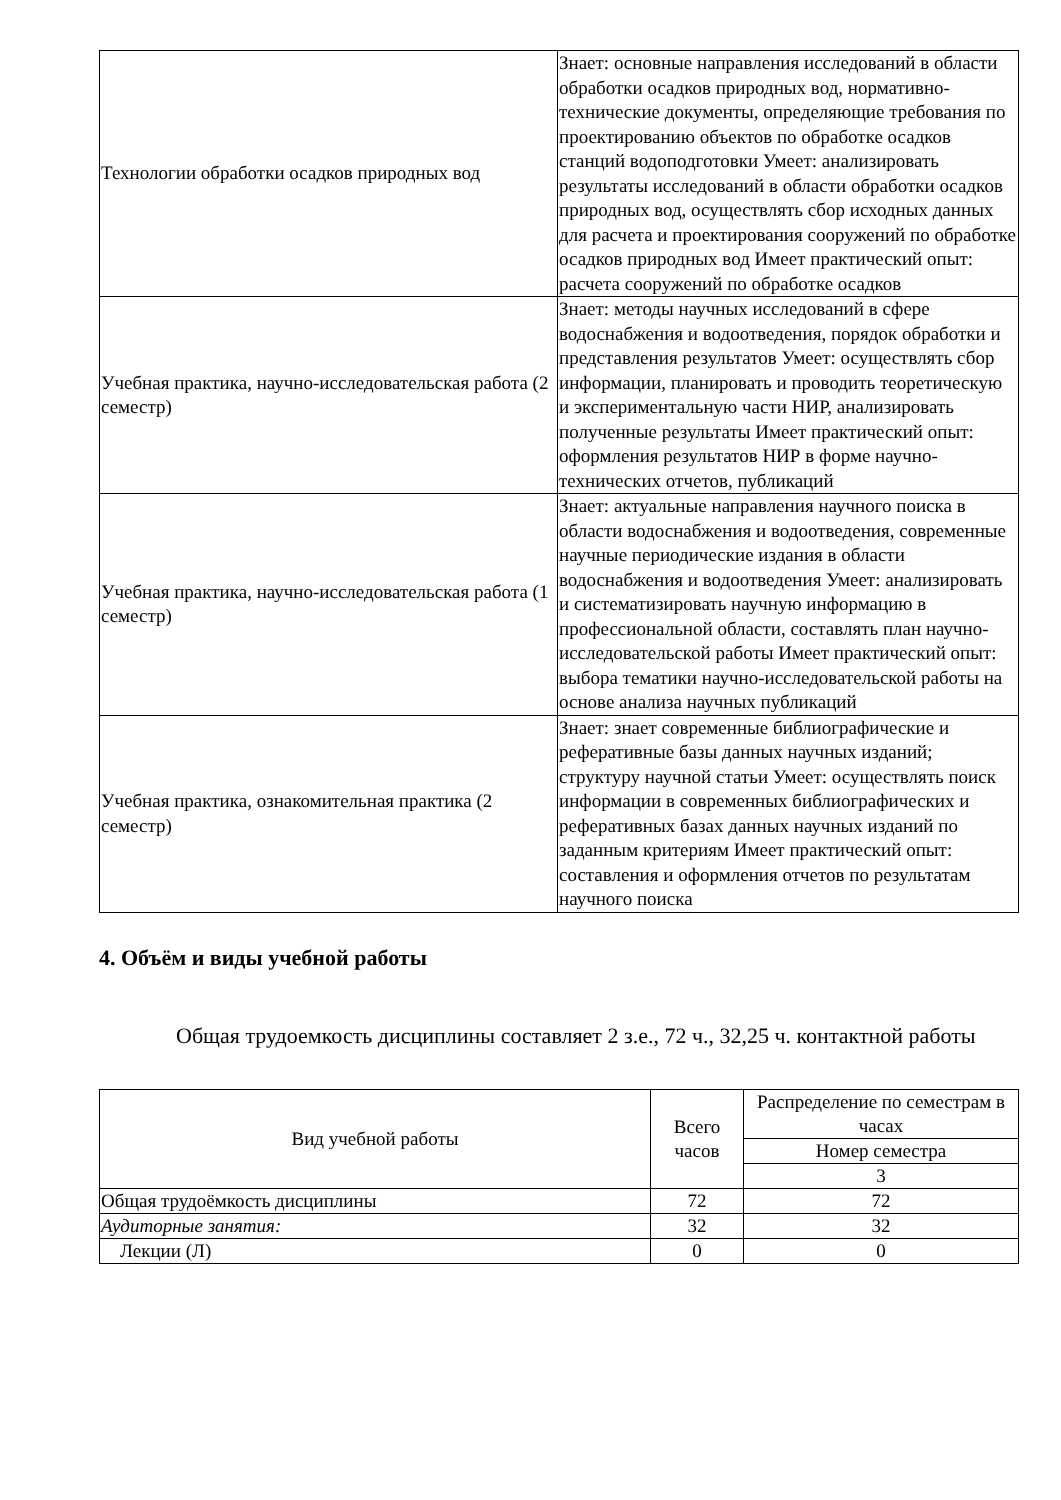| Технологии обработки осадков природных вод | Знает: основные направления исследований в области обработки осадков природных вод, нормативно-технические документы, определяющие требования по проектированию объектов по обработке осадков станций водоподготовки Умеет: анализировать результаты исследований в области обработки осадков природных вод, осуществлять сбор исходных данных для расчета и проектирования сооружений по обработке осадков природных вод Имеет практический опыт: расчета сооружений по обработке осадков |
| Учебная практика, научно-исследовательская работа (2 семестр) | Знает: методы научных исследований в сфере водоснабжения и водоотведения, порядок обработки и представления результатов Умеет: осуществлять сбор информации, планировать и проводить теоретическую и экспериментальную части НИР, анализировать полученные результаты Имеет практический опыт: оформления результатов НИР в форме научно-технических отчетов, публикаций |
| Учебная практика, научно-исследовательская работа (1 семестр) | Знает: актуальные направления научного поиска в области водоснабжения и водоотведения, современные научные периодические издания в области водоснабжения и водоотведения Умеет: анализировать и систематизировать научную информацию в профессиональной области, составлять план научно-исследовательской работы Имеет практический опыт: выбора тематики научно-исследовательской работы на основе анализа научных публикаций |
| Учебная практика, ознакомительная практика (2 семестр) | Знает: знает современные библиографические и реферативные базы данных научных изданий; структуру научной статьи Умеет: осуществлять поиск информации в современных библиографических и реферативных базах данных научных изданий по заданным критериям Имеет практический опыт: составления и оформления отчетов по результатам научного поиска |
4. Объём и виды учебной работы
Общая трудоемкость дисциплины составляет 2 з.е., 72 ч., 32,25 ч. контактной работы
| Вид учебной работы | Всего часов | Распределение по семестрам в часах |
| --- | --- | --- |
| | | Номер семестра |
| | | 3 |
| Общая трудоёмкость дисциплины | 72 | 72 |
| Аудиторные занятия: | 32 | 32 |
| Лекции (Л) | 0 | 0 |